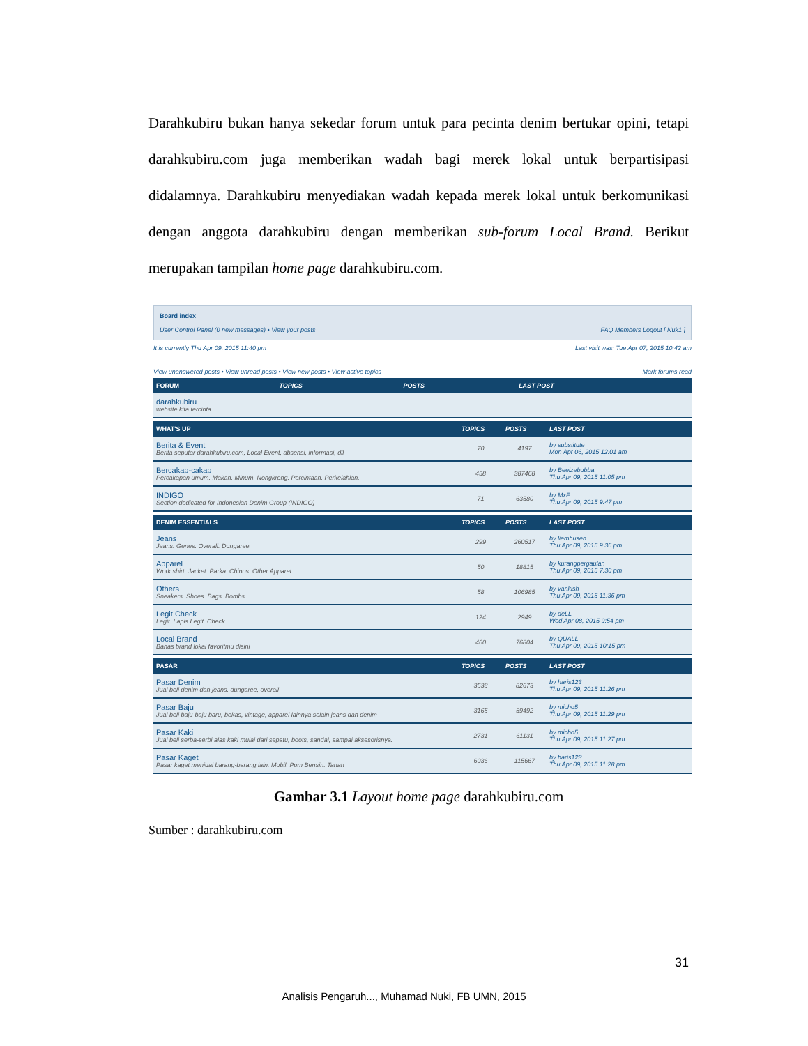Darahkubiru bukan hanya sekedar forum untuk para pecinta denim bertukar opini, tetapi darahkubiru.com juga memberikan wadah bagi merek lokal untuk berpartisipasi didalamnya. Darahkubiru menyediakan wadah kepada merek lokal untuk berkomunikasi dengan anggota darahkubiru dengan memberikan sub-forum Local Brand. Berikut merupakan tampilan home page darahkubiru.com.
Board index
User Control Panel (0 new messages) • View your posts FAQ Members Logout [ Nuk1 ]
It is currently Thu Apr 09, 2015 11:40 pm Last visit was: Tue Apr 07, 2015 10:42 am
View unanswered posts • View unread posts • View new posts • View active topics Mark forums read
| FORUM | TOPICS | POSTS | LAST POST |
| --- | --- | --- | --- |
| darahkubiru website kita tercinta | | | |
| WHAT'S UP | TOPICS | POSTS | LAST POST |
| --- | --- | --- | --- |
| Berita & Event Berita seputar darahkubiru.com, Local Event, absensi, informasi, dll | 70 | 4197 | by substitute Mon Apr 06, 2015 12:01 am |
| Bercakap-cakap Percakapan umum. Makan. Minum. Nongkrong. Percintaan. Perkelahian. | 458 | 387468 | by Beelzebubba Thu Apr 09, 2015 11:05 pm |
| INDIGO Section dedicated for Indonesian Denim Group (INDIGO) | 71 | 63580 | by MxF Thu Apr 09, 2015 9:47 pm |
| DENIM ESSENTIALS | TOPICS | POSTS | LAST POST |
| --- | --- | --- | --- |
| Jeans Jeans. Genes. Overall. Dungaree. | 299 | 260517 | by liemhusen Thu Apr 09, 2015 9:36 pm |
| Apparel Work shirt. Jacket. Parka. Chinos. Other Apparel. | 50 | 18815 | by kurangpergaulan Thu Apr 09, 2015 7:30 pm |
| Others Sneakers. Shoes. Bags. Bombs. | 58 | 106985 | by vankish Thu Apr 09, 2015 11:36 pm |
| Legit Check Legit. Lapis Legit. Check | 124 | 2949 | by deLL Wed Apr 08, 2015 9:54 pm |
| Local Brand Bahas brand lokal favoritmu disini | 460 | 76804 | by QUALL Thu Apr 09, 2015 10:15 pm |
| PASAR | TOPICS | POSTS | LAST POST |
| --- | --- | --- | --- |
| Pasar Denim Jual beli denim dan jeans. dungaree, overall | 3538 | 82673 | by haris123 Thu Apr 09, 2015 11:26 pm |
| Pasar Baju Jual beli baju-baju baru, bekas, vintage, apparel lainnya selain jeans dan denim | 3165 | 59492 | by micho5 Thu Apr 09, 2015 11:29 pm |
| Pasar Kaki Jual beli serba-serbi alas kaki mulai dari sepatu, boots, sandal, sampai aksesorisnya. | 2731 | 61131 | by micho5 Thu Apr 09, 2015 11:27 pm |
| Pasar Kaget Pasar kaget menjual barang-barang lain. Mobil. Pom Bensin. Tanah | 6036 | 115667 | by haris123 Thu Apr 09, 2015 11:28 pm |
Gambar 3.1 Layout home page darahkubiru.com
Sumber : darahkubiru.com
31
Analisis Pengaruh..., Muhamad Nuki, FB UMN, 2015